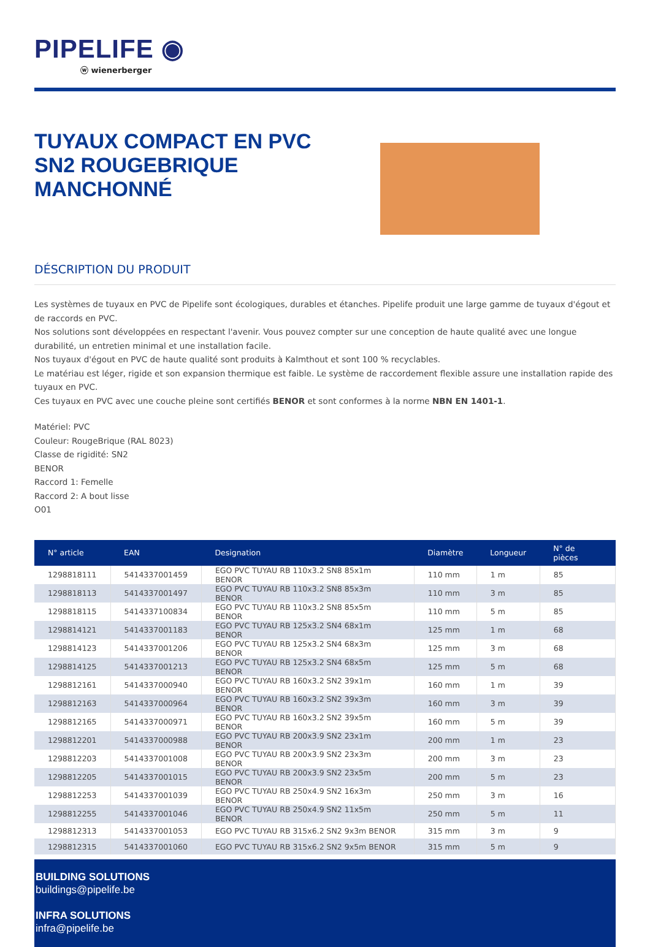PIPELIFE ◉
ⓦ wienerberger
TUYAUX COMPACT EN PVC SN2 ROUGEBRIQUE MANCHONNÉ
DÉSCRIPTION DU PRODUIT
Les systèmes de tuyaux en PVC de Pipelife sont écologiques, durables et étanches. Pipelife produit une large gamme de tuyaux d'égout et de raccords en PVC.
Nos solutions sont développées en respectant l'avenir. Vous pouvez compter sur une conception de haute qualité avec une longue durabilité, un entretien minimal et une installation facile.
Nos tuyaux d'égout en PVC de haute qualité sont produits à Kalmthout et sont 100 % recyclables.
Le matériau est léger, rigide et son expansion thermique est faible. Le système de raccordement flexible assure une installation rapide des tuyaux en PVC.
Ces tuyaux en PVC avec une couche pleine sont certifiés BENOR et sont conformes à la norme NBN EN 1401-1.
Matériel: PVC
Couleur: RougeBrique (RAL 8023)
Classe de rigidité: SN2
BENOR
Raccord 1: Femelle
Raccord 2: A bout lisse
O01
| N° article | EAN | Designation | Diamètre | Longueur | N° de pièces |
| --- | --- | --- | --- | --- | --- |
| 1298818111 | 5414337001459 | EGO PVC TUYAU RB 110x3.2 SN8 85x1m BENOR | 110 mm | 1 m | 85 |
| 1298818113 | 5414337001497 | EGO PVC TUYAU RB 110x3.2 SN8 85x3m BENOR | 110 mm | 3 m | 85 |
| 1298818115 | 5414337100834 | EGO PVC TUYAU RB 110x3.2 SN8 85x5m BENOR | 110 mm | 5 m | 85 |
| 1298814121 | 5414337001183 | EGO PVC TUYAU RB 125x3.2 SN4 68x1m BENOR | 125 mm | 1 m | 68 |
| 1298814123 | 5414337001206 | EGO PVC TUYAU RB 125x3.2 SN4 68x3m BENOR | 125 mm | 3 m | 68 |
| 1298814125 | 5414337001213 | EGO PVC TUYAU RB 125x3.2 SN4 68x5m BENOR | 125 mm | 5 m | 68 |
| 1298812161 | 5414337000940 | EGO PVC TUYAU RB 160x3.2 SN2 39x1m BENOR | 160 mm | 1 m | 39 |
| 1298812163 | 5414337000964 | EGO PVC TUYAU RB 160x3.2 SN2 39x3m BENOR | 160 mm | 3 m | 39 |
| 1298812165 | 5414337000971 | EGO PVC TUYAU RB 160x3.2 SN2 39x5m BENOR | 160 mm | 5 m | 39 |
| 1298812201 | 5414337000988 | EGO PVC TUYAU RB 200x3.9 SN2 23x1m BENOR | 200 mm | 1 m | 23 |
| 1298812203 | 5414337001008 | EGO PVC TUYAU RB 200x3.9 SN2 23x3m BENOR | 200 mm | 3 m | 23 |
| 1298812205 | 5414337001015 | EGO PVC TUYAU RB 200x3.9 SN2 23x5m BENOR | 200 mm | 5 m | 23 |
| 1298812253 | 5414337001039 | EGO PVC TUYAU RB 250x4.9 SN2 16x3m BENOR | 250 mm | 3 m | 16 |
| 1298812255 | 5414337001046 | EGO PVC TUYAU RB 250x4.9 SN2 11x5m BENOR | 250 mm | 5 m | 11 |
| 1298812313 | 5414337001053 | EGO PVC TUYAU RB 315x6.2 SN2 9x3m BENOR | 315 mm | 3 m | 9 |
| 1298812315 | 5414337001060 | EGO PVC TUYAU RB 315x6.2 SN2 9x5m BENOR | 315 mm | 5 m | 9 |
BUILDING SOLUTIONS
buildings@pipelife.be
INFRA SOLUTIONS
infra@pipelife.be